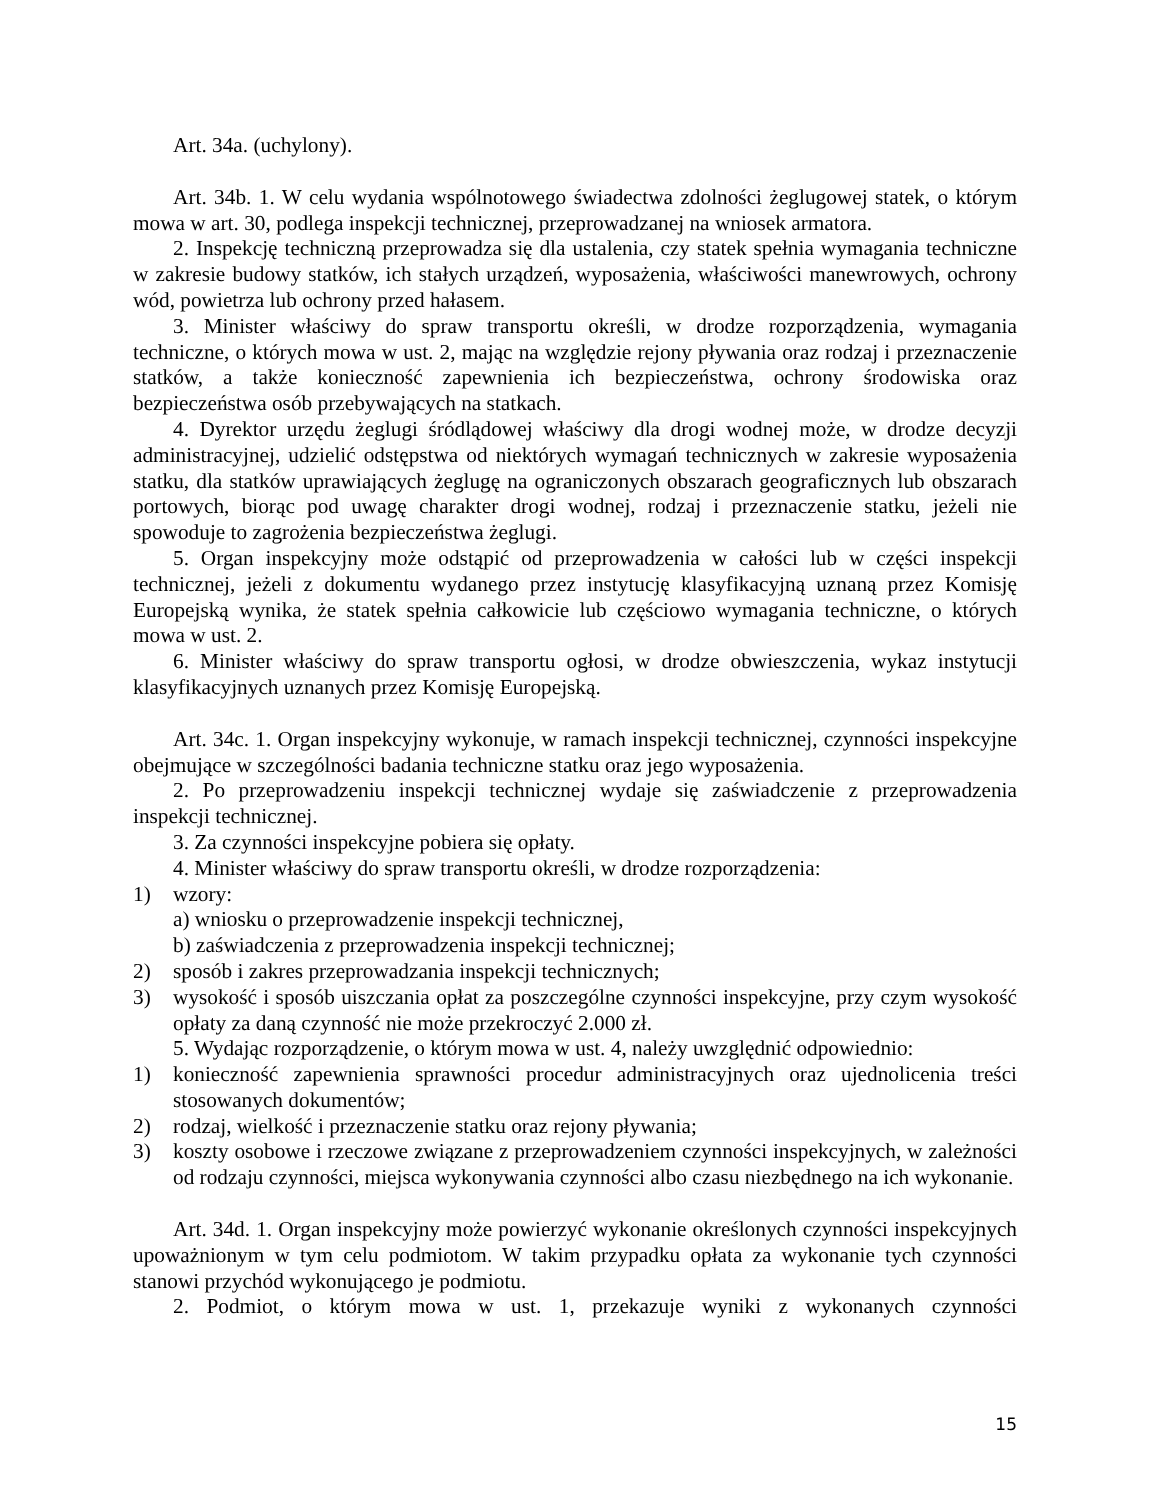Art. 34a. (uchylony).
Art. 34b. 1. W celu wydania wspólnotowego świadectwa zdolności żeglugowej statek, o którym mowa w art. 30, podlega inspekcji technicznej, przeprowadzanej na wniosek armatora.
2. Inspekcję techniczną przeprowadza się dla ustalenia, czy statek spełnia wymagania techniczne w zakresie budowy statków, ich stałych urządzeń, wyposażenia, właściwości manewrowych, ochrony wód, powietrza lub ochrony przed hałasem.
3. Minister właściwy do spraw transportu określi, w drodze rozporządzenia, wymagania techniczne, o których mowa w ust. 2, mając na względzie rejony pływania oraz rodzaj i przeznaczenie statków, a także konieczność zapewnienia ich bezpieczeństwa, ochrony środowiska oraz bezpieczeństwa osób przebywających na statkach.
4. Dyrektor urzędu żeglugi śródlądowej właściwy dla drogi wodnej może, w drodze decyzji administracyjnej, udzielić odstępstwa od niektórych wymagań technicznych w zakresie wyposażenia statku, dla statków uprawiających żeglugę na ograniczonych obszarach geograficznych lub obszarach portowych, biorąc pod uwagę charakter drogi wodnej, rodzaj i przeznaczenie statku, jeżeli nie spowoduje to zagrożenia bezpieczeństwa żeglugi.
5. Organ inspekcyjny może odstąpić od przeprowadzenia w całości lub w części inspekcji technicznej, jeżeli z dokumentu wydanego przez instytucję klasyfikacyjną uznaną przez Komisję Europejską wynika, że statek spełnia całkowicie lub częściowo wymagania techniczne, o których mowa w ust. 2.
6. Minister właściwy do spraw transportu ogłosi, w drodze obwieszczenia, wykaz instytucji klasyfikacyjnych uznanych przez Komisję Europejską.
Art. 34c. 1. Organ inspekcyjny wykonuje, w ramach inspekcji technicznej, czynności inspekcyjne obejmujące w szczególności badania techniczne statku oraz jego wyposażenia.
2. Po przeprowadzeniu inspekcji technicznej wydaje się zaświadczenie z przeprowadzenia inspekcji technicznej.
3. Za czynności inspekcyjne pobiera się opłaty.
4. Minister właściwy do spraw transportu określi, w drodze rozporządzenia:
1) wzory:
a) wniosku o przeprowadzenie inspekcji technicznej,
b) zaświadczenia z przeprowadzenia inspekcji technicznej;
2) sposób i zakres przeprowadzania inspekcji technicznych;
3) wysokość i sposób uiszczania opłat za poszczególne czynności inspekcyjne, przy czym wysokość opłaty za daną czynność nie może przekroczyć 2.000 zł.
5. Wydając rozporządzenie, o którym mowa w ust. 4, należy uwzględnić odpowiednio:
1) konieczność zapewnienia sprawności procedur administracyjnych oraz ujednolicenia treści stosowanych dokumentów;
2) rodzaj, wielkość i przeznaczenie statku oraz rejony pływania;
3) koszty osobowe i rzeczowe związane z przeprowadzeniem czynności inspekcyjnych, w zależności od rodzaju czynności, miejsca wykonywania czynności albo czasu niezbędnego na ich wykonanie.
Art. 34d. 1. Organ inspekcyjny może powierzyć wykonanie określonych czynności inspekcyjnych upoważnionym w tym celu podmiotom. W takim przypadku opłata za wykonanie tych czynności stanowi przychód wykonującego je podmiotu.
2. Podmiot, o którym mowa w ust. 1, przekazuje wyniki z wykonanych czynności
15